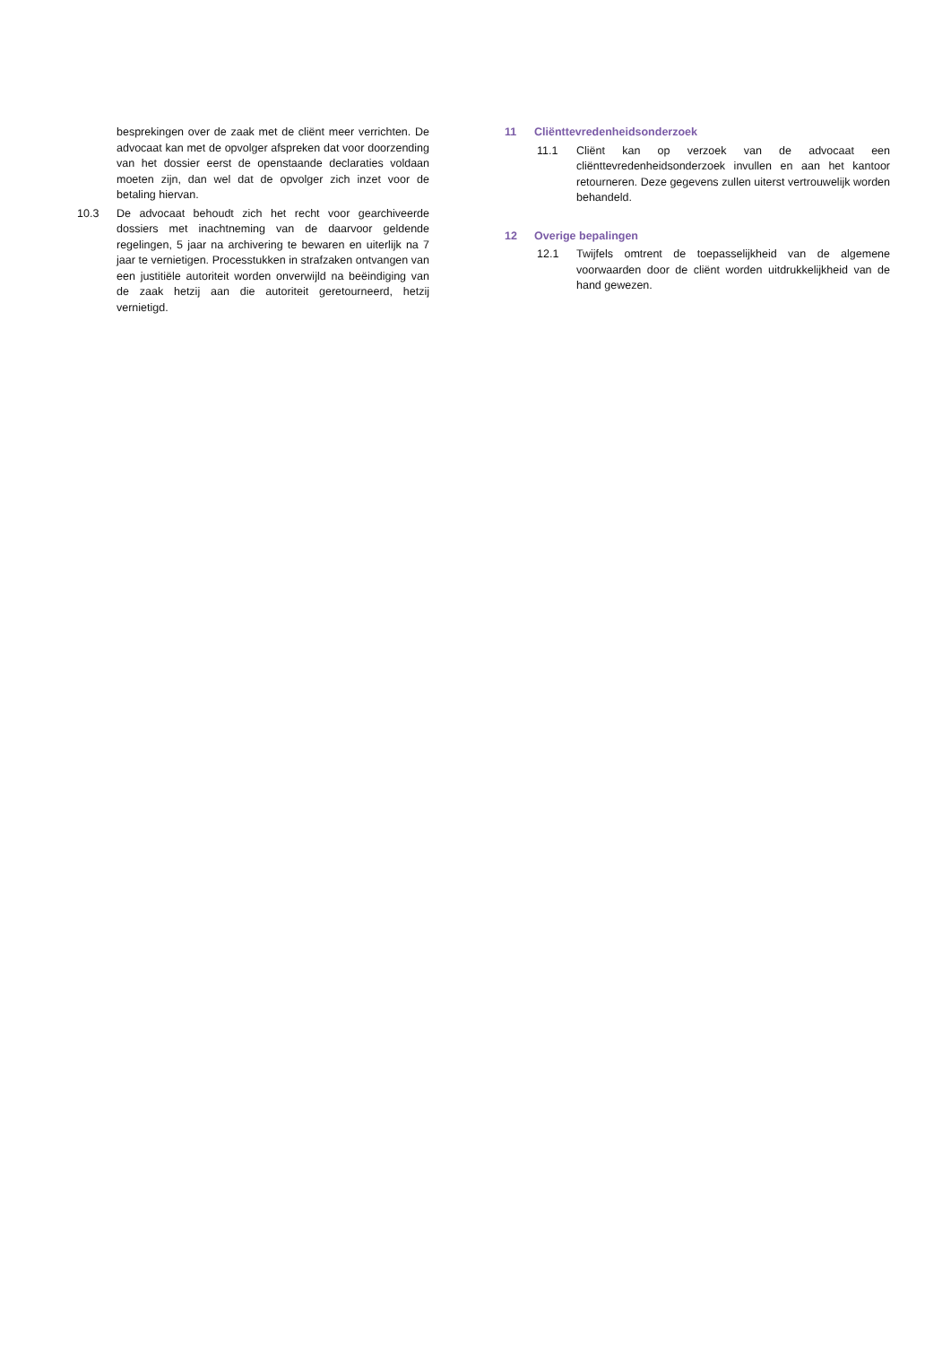besprekingen over de zaak met de cliënt meer verrichten. De advocaat kan met de opvolger afspreken dat voor doorzending van het dossier eerst de openstaande declaraties voldaan moeten zijn, dan wel dat de opvolger zich inzet voor de betaling hiervan.
10.3 De advocaat behoudt zich het recht voor gearchiveerde dossiers met inachtneming van de daarvoor geldende regelingen, 5 jaar na archivering te bewaren en uiterlijk na 7 jaar te vernietigen. Processtukken in strafzaken ontvangen van een justitiële autoriteit worden onverwijld na beëindiging van de zaak hetzij aan die autoriteit geretourneerd, hetzij vernietigd.
11 Cliënttevredenheidsonderzoek
11.1 Cliënt kan op verzoek van de advocaat een cliënttevredenheidsonderzoek invullen en aan het kantoor retourneren. Deze gegevens zullen uiterst vertrouwelijk worden behandeld.
12 Overige bepalingen
12.1 Twijfels omtrent de toepasselijkheid van de algemene voorwaarden door de cliënt worden uitdrukkelijkheid van de hand gewezen.